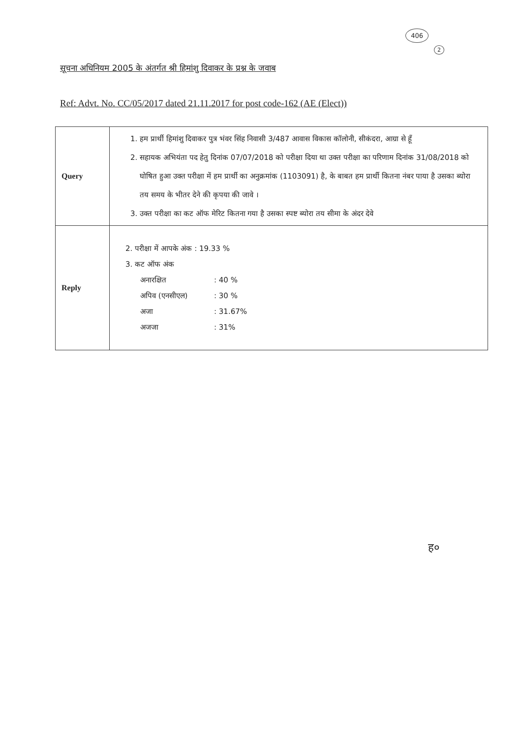406
2
सूचना अधिनियम 2005 के अंतर्गत श्री हिमांशु दिवाकर के प्रश्न के जवाब
Ref: Advt. No. CC/05/2017 dated 21.11.2017 for post code-162 (AE (Elect))
| Query | 1. हम प्रार्थी हिमांशु दिवाकर पुत्र भंवर सिंह निवासी 3/487 आवास विकास कॉलोनी, सीकंदरा, आग्रा से हूँ 2. सहायक अभियंता पद हेतु दिनांक 07/07/2018 को परीक्षा दिया था उक्त परीक्षा का परिणाम दिनांक 31/08/2018 को घोषित हुआ उक्त परीक्षा में हम प्रार्थी का अनुक्रमांक (1103091) है, के बाबत हम प्रार्थी कितना नंबर पाया है उसका ब्योरा तय समय के भीतर देने की कृपया की जावे । 3. उक्त परीक्षा का कट ऑफ मेरिट कितना गया है उसका स्पष्ट ब्योरा तय सीमा के अंदर देवे |
| Reply | 2. परीक्षा में आपके अंक : 19.33 % 3. कट ऑफ अंक अनारक्षित : 40 % अपिव (एनसीएल) : 30 % अजा : 31.67% अजजा : 31% |
ह०